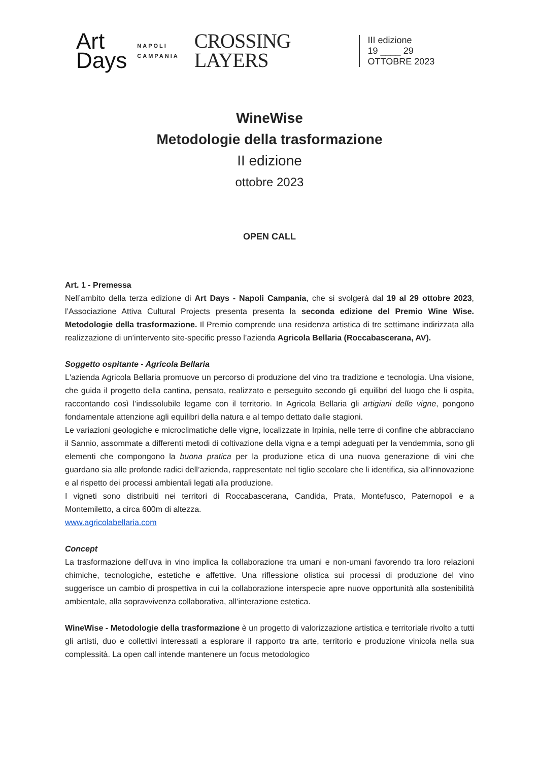Art
Days
NAPOLI
CAMPANIA
CROSSING
LAYERS
III edizione
19 ____ 29
OTTOBRE 2023
WineWise
Metodologie della trasformazione
II edizione
ottobre 2023
OPEN CALL
Art. 1 - Premessa
Nell’ambito della terza edizione di Art Days - Napoli Campania, che si svolgerà dal 19 al 29 ottobre 2023, l’Associazione Attiva Cultural Projects presenta presenta la seconda edizione del Premio Wine Wise. Metodologie della trasformazione. Il Premio comprende una residenza artistica di tre settimane indirizzata alla realizzazione di un’intervento site-specific presso l’azienda Agricola Bellaria (Roccabascerana, AV).
Soggetto ospitante - Agricola Bellaria
L'azienda Agricola Bellaria promuove un percorso di produzione del vino tra tradizione e tecnologia. Una visione, che guida il progetto della cantina, pensato, realizzato e perseguito secondo gli equilibri del luogo che li ospita, raccontando così l’indissolubile legame con il territorio. In Agricola Bellaria gli artigiani delle vigne, pongono fondamentale attenzione agli equilibri della natura e al tempo dettato dalle stagioni.
Le variazioni geologiche e microclimatiche delle vigne, localizzate in Irpinia, nelle terre di confine che abbracciano il Sannio, assommate a differenti metodi di coltivazione della vigna e a tempi adeguati per la vendemmia, sono gli elementi che compongono la buona pratica per la produzione etica di una nuova generazione di vini che guardano sia alle profonde radici dell’azienda, rappresentate nel tiglio secolare che li identifica, sia all’innovazione e al rispetto dei processi ambientali legati alla produzione.
I vigneti sono distribuiti nei territori di Roccabascerana, Candida, Prata, Montefusco, Paternopoli e a Montemiletto, a circa 600m di altezza.
www.agricolabellaria.com
Concept
La trasformazione dell’uva in vino implica la collaborazione tra umani e non-umani favorendo tra loro relazioni chimiche, tecnologiche, estetiche e affettive. Una riflessione olistica sui processi di produzione del vino suggerisce un cambio di prospettiva in cui la collaborazione interspecie apre nuove opportunità alla sostenibilità ambientale, alla sopravvivenza collaborativa, all’interazione estetica.
WineWise - Metodologie della trasformazione è un progetto di valorizzazione artistica e territoriale rivolto a tutti gli artisti, duo e collettivi interessati a esplorare il rapporto tra arte, territorio e produzione vinicola nella sua complessità. La open call intende mantenere un focus metodologico